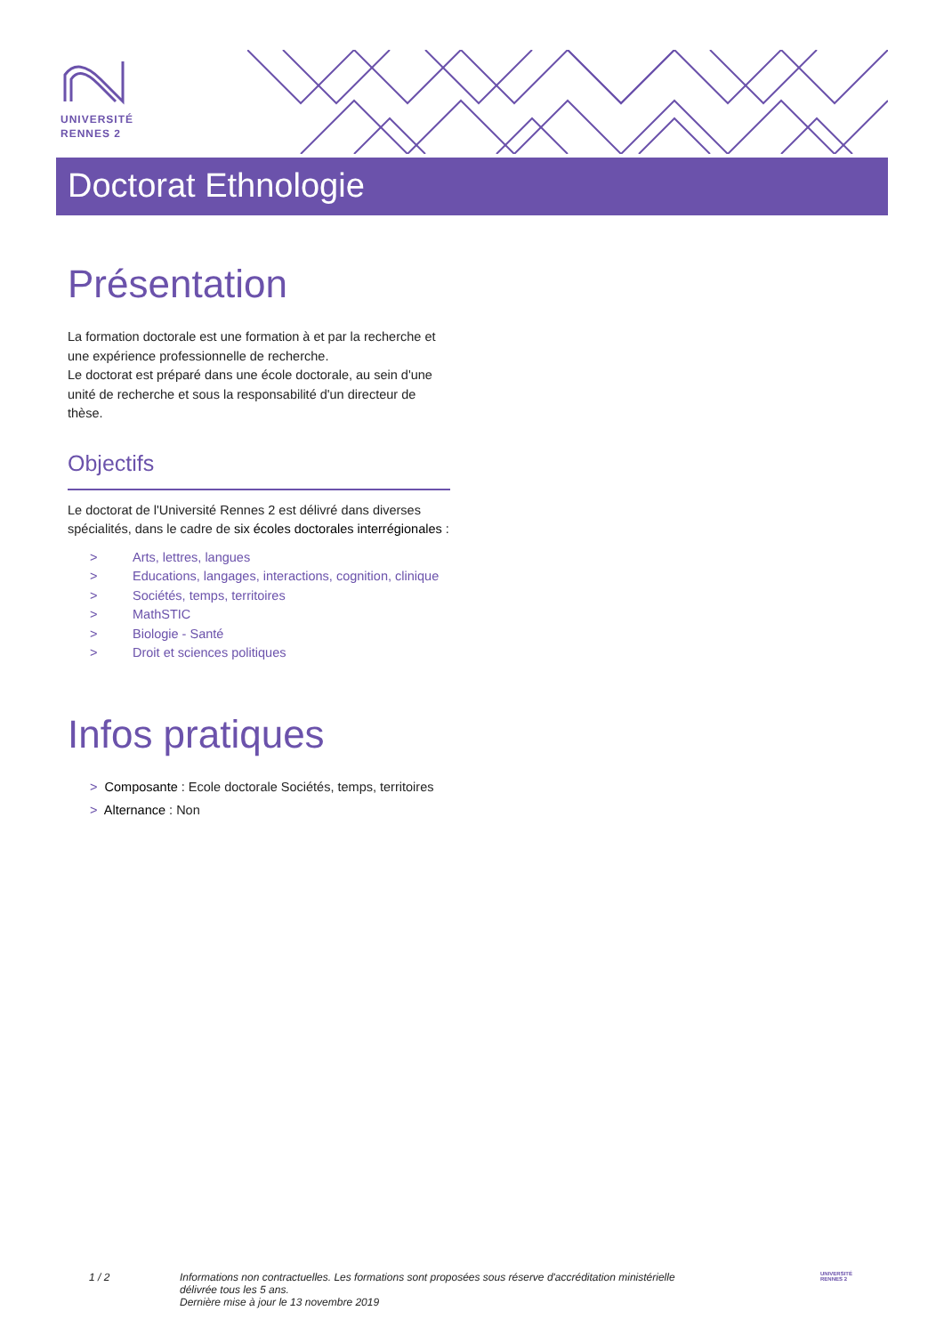UNIVERSITÉ
RENNES 2
Doctorat Ethnologie
Présentation
La formation doctorale est une formation à et par la recherche et une expérience professionnelle de recherche.
Le doctorat est préparé dans une école doctorale, au sein d'une unité de recherche et sous la responsabilité d'un directeur de thèse.
Objectifs
Le doctorat de l'Université Rennes 2 est délivré dans diverses spécialités, dans le cadre de six écoles doctorales interrégionales :
> Arts, lettres, langues
> Educations, langages, interactions, cognition, clinique
> Sociétés, temps, territoires
> MathSTIC
> Biologie - Santé
> Droit et sciences politiques
Infos pratiques
> Composante : Ecole doctorale Sociétés, temps, territoires
> Alternance : Non
1 / 2 Informations non contractuelles. Les formations sont proposées sous réserve d'accréditation ministérielle délivrée tous les 5 ans.
Dernière mise à jour le 13 novembre 2019
UNIVERSITÉ
RENNES 2